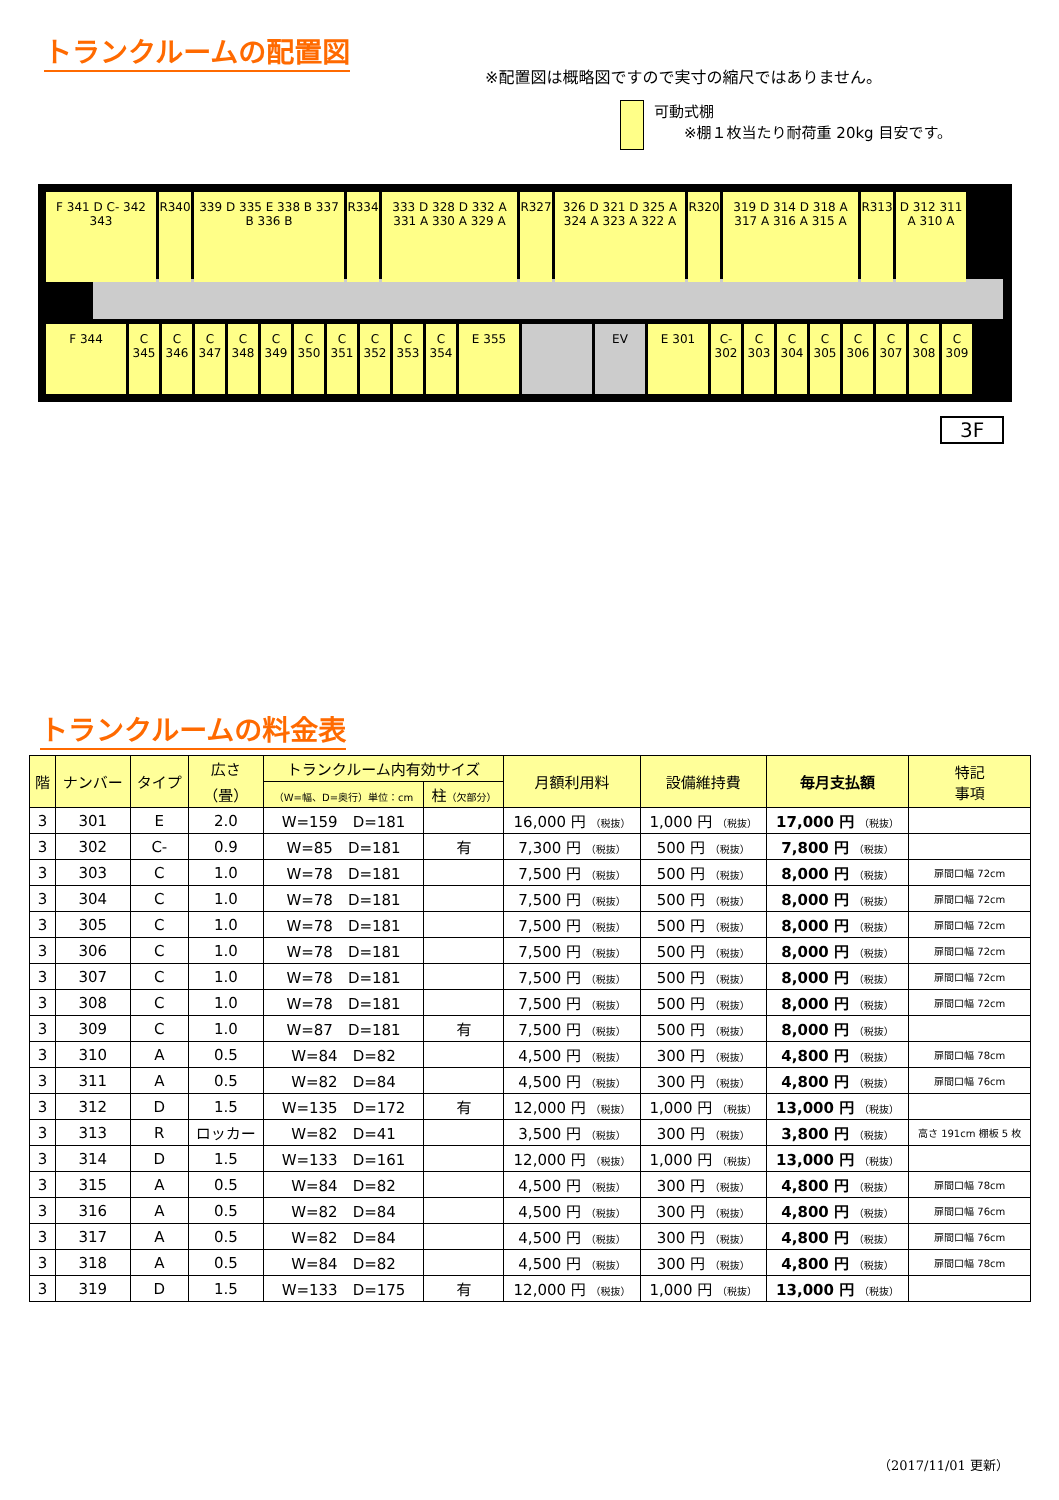トランクルームの配置図
※配置図は概略図ですので実寸の縮尺ではありません。
可動式棚
　　※棚１枚当たり耐荷重 20kg 目安です。
F 341 D C- 342 343
R340 339 D 335 E 338 B 337 B 336 B
R334 333 D 328 D 332 A 331 A 330 A 329 A
R327 326 D 321 D 325 A 324 A 323 A 322 A
R320 319 D 314 D 318 A 317 A 316 A 315 A
R313 D 312 311 A 310 A
F 344 C 345
C 346
C 347
C 348
C 349
C 350
C 351
C 352
C 353
C 354
E 355 EV E 301 C- 302
C 303
C 304
C 305
C 306
C 307
C 308
C 309
3F
トランクルームの料金表
| 階 | ナンバー | タイプ | 広さ （畳） | トランクルーム内有効サイズ | | 月額利用料 | 設備維持費 | 毎月支払額 | 特記 事項 |
| --- | --- | --- | --- | --- | --- | --- | --- | --- | --- |
| | | | | （W=幅、D=奥行）単位：cm | 柱 （欠部分） | | | | |
| 3 | 301 | E | 2.0 | W=159 D=181 | | 16,000 円 （税抜） | 1,000 円 （税抜） | 17,000 円 （税抜） | |
| 3 | 302 | C- | 0.9 | W=85 D=181 | 有 | 7,300 円 （税抜） | 500 円 （税抜） | 7,800 円 （税抜） | |
| 3 | 303 | C | 1.0 | W=78 D=181 | | 7,500 円 （税抜） | 500 円 （税抜） | 8,000 円 （税抜） | 扉間口幅 72cm |
| 3 | 304 | C | 1.0 | W=78 D=181 | | 7,500 円 （税抜） | 500 円 （税抜） | 8,000 円 （税抜） | 扉間口幅 72cm |
| 3 | 305 | C | 1.0 | W=78 D=181 | | 7,500 円 （税抜） | 500 円 （税抜） | 8,000 円 （税抜） | 扉間口幅 72cm |
| 3 | 306 | C | 1.0 | W=78 D=181 | | 7,500 円 （税抜） | 500 円 （税抜） | 8,000 円 （税抜） | 扉間口幅 72cm |
| 3 | 307 | C | 1.0 | W=78 D=181 | | 7,500 円 （税抜） | 500 円 （税抜） | 8,000 円 （税抜） | 扉間口幅 72cm |
| 3 | 308 | C | 1.0 | W=78 D=181 | | 7,500 円 （税抜） | 500 円 （税抜） | 8,000 円 （税抜） | 扉間口幅 72cm |
| 3 | 309 | C | 1.0 | W=87 D=181 | 有 | 7,500 円 （税抜） | 500 円 （税抜） | 8,000 円 （税抜） | |
| 3 | 310 | A | 0.5 | W=84 D=82 | | 4,500 円 （税抜） | 300 円 （税抜） | 4,800 円 （税抜） | 扉間口幅 78cm |
| 3 | 311 | A | 0.5 | W=82 D=84 | | 4,500 円 （税抜） | 300 円 （税抜） | 4,800 円 （税抜） | 扉間口幅 76cm |
| 3 | 312 | D | 1.5 | W=135 D=172 | 有 | 12,000 円 （税抜） | 1,000 円 （税抜） | 13,000 円 （税抜） | |
| 3 | 313 | R | ロッカー | W=82 D=41 | | 3,500 円 （税抜） | 300 円 （税抜） | 3,800 円 （税抜） | 高さ 191cm 棚板 5 枚 |
| 3 | 314 | D | 1.5 | W=133 D=161 | | 12,000 円 （税抜） | 1,000 円 （税抜） | 13,000 円 （税抜） | |
| 3 | 315 | A | 0.5 | W=84 D=82 | | 4,500 円 （税抜） | 300 円 （税抜） | 4,800 円 （税抜） | 扉間口幅 78cm |
| 3 | 316 | A | 0.5 | W=82 D=84 | | 4,500 円 （税抜） | 300 円 （税抜） | 4,800 円 （税抜） | 扉間口幅 76cm |
| 3 | 317 | A | 0.5 | W=82 D=84 | | 4,500 円 （税抜） | 300 円 （税抜） | 4,800 円 （税抜） | 扉間口幅 76cm |
| 3 | 318 | A | 0.5 | W=84 D=82 | | 4,500 円 （税抜） | 300 円 （税抜） | 4,800 円 （税抜） | 扉間口幅 78cm |
| 3 | 319 | D | 1.5 | W=133 D=175 | 有 | 12,000 円 （税抜） | 1,000 円 （税抜） | 13,000 円 （税抜） | |
（2017/11/01 更新）